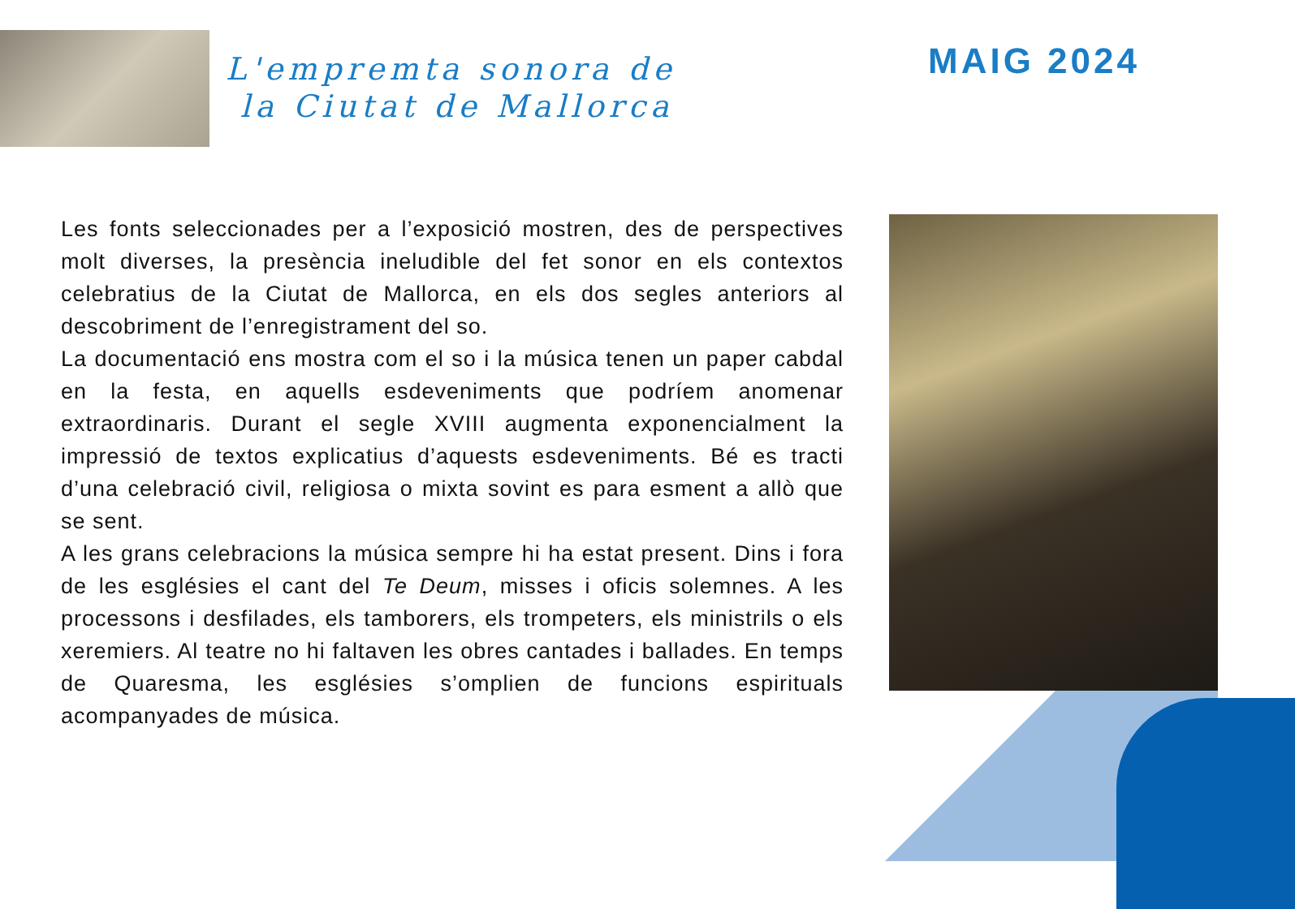L'empremta sonora de
la Ciutat de Mallorca
MAIG 2024
Les fonts seleccionades per a l’exposició mostren, des de perspectives molt diverses, la presència ineludible del fet sonor en els contextos celebratius de la Ciutat de Mallorca, en els dos segles anteriors al descobriment de l’enregistrament del so.
La documentació ens mostra com el so i la música tenen un paper cabdal en la festa, en aquells esdeveniments que podríem anomenar extraordinaris. Durant el segle XVIII augmenta exponencialment la impressió de textos explicatius d’aquests esdeveniments. Bé es tracti d’una celebració civil, religiosa o mixta sovint es para esment a allò que se sent.
A les grans celebracions la música sempre hi ha estat present. Dins i fora de les esglésies el cant del Te Deum, misses i oficis solemnes. A les processons i desfilades, els tamborers, els trompeters, els ministrils o els xeremiers. Al teatre no hi faltaven les obres cantades i ballades. En temps de Quaresma, les esglésies s’omplien de funcions espirituals acompanyades de música.